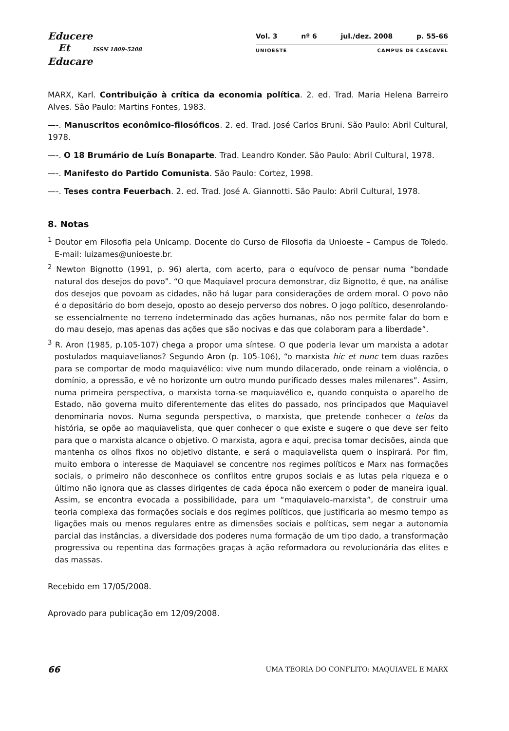Educere
Et ISSN 1809-5208
Educare
Vol. 3 nº 6 jul./dez. 2008 p. 55-66
UNIOESTE CAMPUS DE CASCAVEL
MARX, Karl. Contribuição à crítica da economia política. 2. ed. Trad. Maria Helena Barreiro Alves. São Paulo: Martins Fontes, 1983.
—-. Manuscritos econômico-filosóficos. 2. ed. Trad. José Carlos Bruni. São Paulo: Abril Cultural, 1978.
—-. O 18 Brumário de Luís Bonaparte. Trad. Leandro Konder. São Paulo: Abril Cultural, 1978.
—-. Manifesto do Partido Comunista. São Paulo: Cortez, 1998.
—-. Teses contra Feuerbach. 2. ed. Trad. José A. Giannotti. São Paulo: Abril Cultural, 1978.
8. Notas
<sup>1</sup> Doutor em Filosofia pela Unicamp. Docente do Curso de Filosofia da Unioeste – Campus de Toledo. E-mail: luizames@unioeste.br.
<sup>2</sup> Newton Bignotto (1991, p. 96) alerta, com acerto, para o equívoco de pensar numa “bondade natural dos desejos do povo”. “O que Maquiavel procura demonstrar, diz Bignotto, é que, na análise dos desejos que povoam as cidades, não há lugar para considerações de ordem moral. O povo não é o depositário do bom desejo, oposto ao desejo perverso dos nobres. O jogo político, desenrolando-se essencialmente no terreno indeterminado das ações humanas, não nos permite falar do bom e do mau desejo, mas apenas das ações que são nocivas e das que colaboram para a liberdade”.
<sup>3</sup> R. Aron (1985, p.105-107) chega a propor uma síntese. O que poderia levar um marxista a adotar postulados maquiavelianos? Segundo Aron (p. 105-106), “o marxista hic et nunc tem duas razões para se comportar de modo maquiavélico: vive num mundo dilacerado, onde reinam a violência, o domínio, a opressão, e vê no horizonte um outro mundo purificado desses males milenares”. Assim, numa primeira perspectiva, o marxista torna-se maquiavélico e, quando conquista o aparelho de Estado, não governa muito diferentemente das elites do passado, nos principados que Maquiavel denominaria novos. Numa segunda perspectiva, o marxista, que pretende conhecer o telos da história, se opõe ao maquiavelista, que quer conhecer o que existe e sugere o que deve ser feito para que o marxista alcance o objetivo. O marxista, agora e aqui, precisa tomar decisões, ainda que mantenha os olhos fixos no objetivo distante, e será o maquiavelista quem o inspirará. Por fim, muito embora o interesse de Maquiavel se concentre nos regimes políticos e Marx nas formações sociais, o primeiro não desconhece os conflitos entre grupos sociais e as lutas pela riqueza e o último não ignora que as classes dirigentes de cada época não exercem o poder de maneira igual. Assim, se encontra evocada a possibilidade, para um “maquiavelo-marxista”, de construir uma teoria complexa das formações sociais e dos regimes políticos, que justificaria ao mesmo tempo as ligações mais ou menos regulares entre as dimensões sociais e políticas, sem negar a autonomia parcial das instâncias, a diversidade dos poderes numa formação de um tipo dado, a transformação progressiva ou repentina das formações graças à ação reformadora ou revolucionária das elites e das massas.
Recebido em 17/05/2008.
Aprovado para publicação em 12/09/2008.
66 UMA TEORIA DO CONFLITO: MAQUIAVEL E MARX